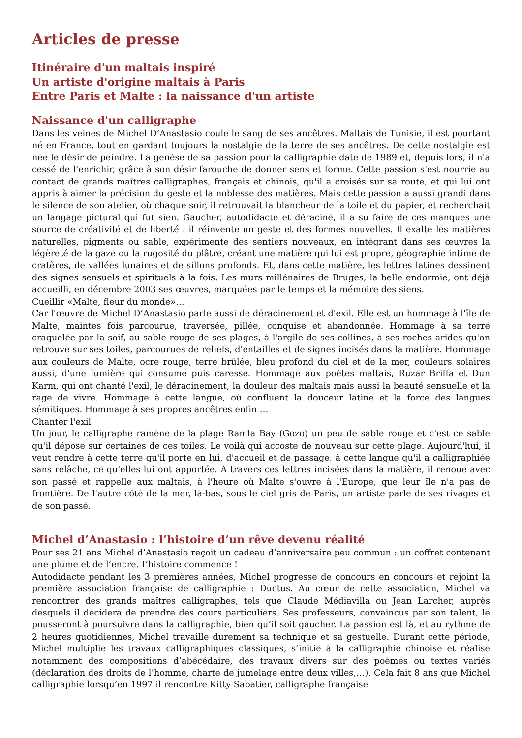Articles de presse
Itinéraire d'un maltais inspiré
Un artiste d'origine maltais à Paris
Entre Paris et Malte : la naissance d'un artiste
Naissance d'un calligraphe
Dans les veines de Michel D’Anastasio coule le sang de ses ancêtres. Maltais de Tunisie, il est pourtant né en France, tout en gardant toujours la nostalgie de la terre de ses ancêtres. De cette nostalgie est née le désir de peindre. La genèse de sa passion pour la calligraphie date de 1989 et, depuis lors, il n'a cessé de l'enrichir, grâce à son désir farouche de donner sens et forme. Cette passion s'est nourrie au contact de grands maîtres calligraphes, français et chinois, qu'il a croisés sur sa route, et qui lui ont appris à aimer la précision du geste et la noblesse des matières. Mais cette passion a aussi grandi dans le silence de son atelier, où chaque soir, il retrouvait la blancheur de la toile et du papier, et recherchait un langage pictural qui fut sien. Gaucher, autodidacte et déraciné, il a su faire de ces manques une source de créativité et de liberté : il réinvente un geste et des formes nouvelles. Il exalte les matières naturelles, pigments ou sable, expérimente des sentiers nouveaux, en intégrant dans ses œuvres la légèreté de la gaze ou la rugosité du plâtre, créant une matière qui lui est propre, géographie intime de cratères, de vallées lunaires et de sillons profonds. Et, dans cette matière, les lettres latines dessinent des signes sensuels et spirituels à la fois. Les murs millénaires de Bruges, la belle endormie, ont déjà accueilli, en décembre 2003 ses œuvres, marquées par le temps et la mémoire des siens.
Cueillir «Malte, fleur du monde»…
Car l'œuvre de Michel D’Anastasio parle aussi de déracinement et d'exil. Elle est un hommage à l'île de Malte, maintes fois parcourue, traversée, pillée, conquise et abandonnée. Hommage à sa terre craquelée par la soif, au sable rouge de ses plages, à l'argile de ses collines, à ses roches arides qu'on retrouve sur ses toiles, parcourues de reliefs, d'entailles et de signes incisés dans la matière. Hommage aux couleurs de Malte, ocre rouge, terre brûlée, bleu profond du ciel et de la mer, couleurs solaires aussi, d'une lumière qui consume puis caresse. Hommage aux poètes maltais, Ruzar Briffa et Dun Karm, qui ont chanté l'exil, le déracinement, la douleur des maltais mais aussi la beauté sensuelle et la rage de vivre. Hommage à cette langue, où confluent la douceur latine et la force des langues sémitiques. Hommage à ses propres ancêtres enfin …
Chanter l'exil
Un jour, le calligraphe ramène de la plage Ramla Bay (Gozo) un peu de sable rouge et c'est ce sable qu'il dépose sur certaines de ces toiles. Le voilà qui accoste de nouveau sur cette plage. Aujourd'hui, il veut rendre à cette terre qu'il porte en lui, d'accueil et de passage, à cette langue qu'il a calligraphiée sans relâche, ce qu'elles lui ont apportée. A travers ces lettres incisées dans la matière, il renoue avec son passé et rappelle aux maltais, à l'heure où Malte s'ouvre à l'Europe, que leur île n'a pas de frontière. De l'autre côté de la mer, là-bas, sous le ciel gris de Paris, un artiste parle de ses rivages et de son passé.
Michel d’Anastasio : l’histoire d’un rêve devenu réalité
Pour ses 21 ans Michel d’Anastasio reçoit un cadeau d’anniversaire peu commun : un coffret contenant une plume et de l’encre. L’histoire commence !
Autodidacte pendant les 3 premières années, Michel progresse de concours en concours et rejoint la première association française de calligraphie : Ductus. Au cœur de cette association, Michel va rencontrer des grands maîtres calligraphes, tels que Claude Médiavilla ou Jean Larcher, auprès desquels il décidera de prendre des cours particuliers. Ses professeurs, convaincus par son talent, le pousseront à poursuivre dans la calligraphie, bien qu’il soit gaucher. La passion est là, et au rythme de 2 heures quotidiennes, Michel travaille durement sa technique et sa gestuelle. Durant cette période, Michel multiplie les travaux calligraphiques classiques, s’initie à la calligraphie chinoise et réalise notamment des compositions d’abécédaire, des travaux divers sur des poèmes ou textes variés (déclaration des droits de l’homme, charte de jumelage entre deux villes,…). Cela fait 8 ans que Michel calligraphie lorsqu’en 1997 il rencontre Kitty Sabatier, calligraphe française